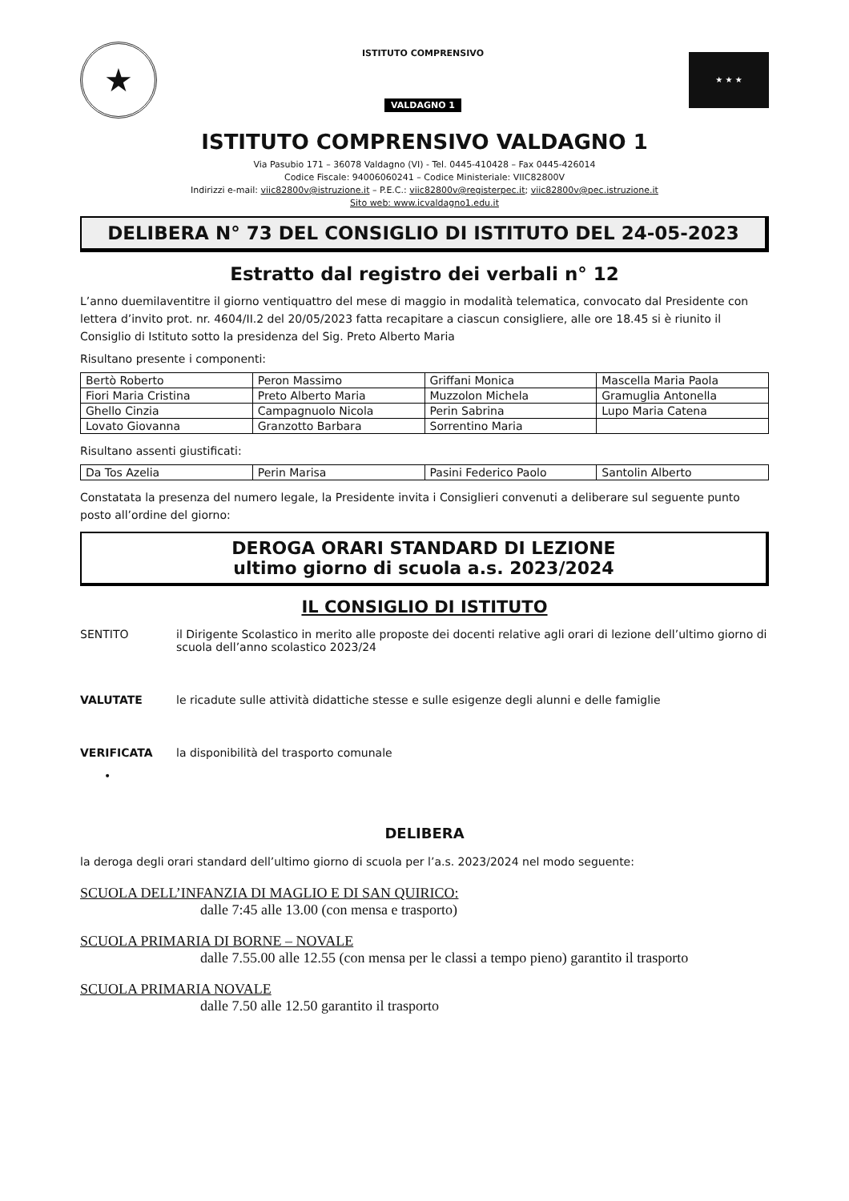★
ISTITUTO COMPRENSIVO
VALDAGNO 1
★ ★ ★
ISTITUTO COMPRENSIVO VALDAGNO 1
Via Pasubio 171 – 36078 Valdagno (VI) - Tel. 0445-410428 – Fax 0445-426014
Codice Fiscale: 94006060241 – Codice Ministeriale: VIIC82800V
Indirizzi e-mail: viic82800v@istruzione.it – P.E.C.: viic82800v@registerpec.it; viic82800v@pec.istruzione.it
Sito web: www.icvaldagno1.edu.it
DELIBERA N° 73 DEL CONSIGLIO DI ISTITUTO DEL 24-05-2023
Estratto dal registro dei verbali n° 12
L’anno duemilaventitre il giorno ventiquattro del mese di maggio in modalità telematica, convocato dal Presidente con lettera d’invito prot. nr. 4604/II.2 del 20/05/2023 fatta recapitare a ciascun consigliere, alle ore 18.45 si è riunito il Consiglio di Istituto sotto la presidenza del Sig. Preto Alberto Maria
Risultano presente i componenti:
| Bertò Roberto | Peron Massimo | Griffani Monica | Mascella Maria Paola |
| Fiori Maria Cristina | Preto Alberto Maria | Muzzolon Michela | Gramuglia Antonella |
| Ghello Cinzia | Campagnuolo Nicola | Perin Sabrina | Lupo Maria Catena |
| Lovato Giovanna | Granzotto Barbara | Sorrentino Maria | |
Risultano assenti giustificati:
| Da Tos Azelia | Perin Marisa | Pasini Federico Paolo | Santolin Alberto |
Constatata la presenza del numero legale, la Presidente invita i Consiglieri convenuti a deliberare sul seguente punto posto all’ordine del giorno:
DEROGA ORARI STANDARD DI LEZIONE
ultimo giorno di scuola a.s. 2023/2024
IL CONSIGLIO DI ISTITUTO
SENTITO il Dirigente Scolastico in merito alle proposte dei docenti relative agli orari di lezione dell’ultimo giorno di scuola dell’anno scolastico 2023/24
VALUTATE le ricadute sulle attività didattiche stesse e sulle esigenze degli alunni e delle famiglie
VERIFICATA la disponibilità del trasporto comunale
•
DELIBERA
la deroga degli orari standard dell’ultimo giorno di scuola per l’a.s. 2023/2024 nel modo seguente:
SCUOLA DELL’INFANZIA DI MAGLIO E DI SAN QUIRICO:
dalle 7:45 alle 13.00 (con mensa e trasporto)
SCUOLA PRIMARIA DI BORNE – NOVALE
dalle 7.55.00 alle 12.55 (con mensa per le classi a tempo pieno) garantito il trasporto
SCUOLA PRIMARIA NOVALE
dalle 7.50 alle 12.50 garantito il trasporto